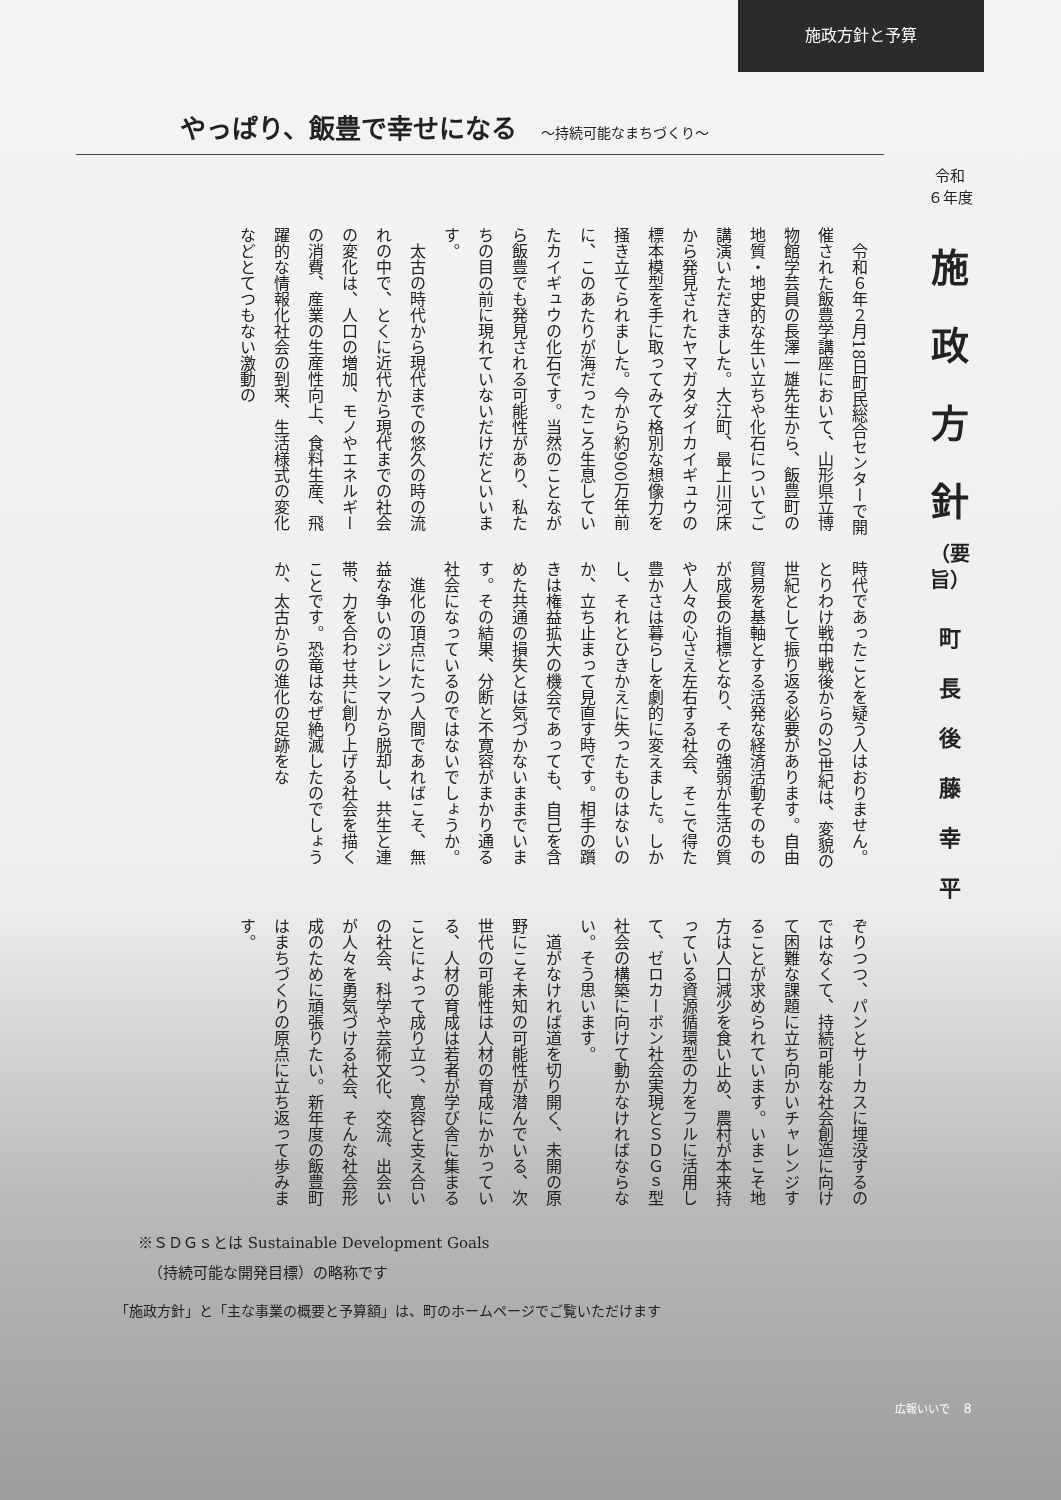施政方針と予算
やっぱり、飯豊で幸せになる ～持続可能なまちづくり～
令和
６年度
施
政
方
針
（要
旨）
町
長
後
藤
幸
平
令和６年２月18日町民総合センターで開催された飯豊学講座において、山形県立博物館学芸員の長澤一雄先生から、飯豊町の地質・地史的な生い立ちや化石についてご講演いただきました。大江町、最上川河床から発見されたヤマガタダイカイギュウの標本模型を手に取ってみて格別な想像力を掻き立てられました。今から約900万年前に、このあたりが海だったころ生息していたカイギュウの化石です。当然のことながら飯豊でも発見される可能性があり、私たちの目の前に現れていないだけだといいます。
太古の時代から現代までの悠久の時の流れの中で、とくに近代から現代までの社会の変化は、人口の増加、モノやエネルギーの消費、産業の生産性向上、食料生産、飛躍的な情報化社会の到来、生活様式の変化などとてつもない激動の
時代であったことを疑う人はおりません。とりわけ戦中戦後からの20世紀は、変貌の世紀として振り返る必要があります。自由貿易を基軸とする活発な経済活動そのものが成長の指標となり、その強弱が生活の質や人々の心さえ左右する社会、そこで得た豊かさは暮らしを劇的に変えました。しかし、それとひきかえに失ったものはないのか、立ち止まって見直す時です。相手の躓きは権益拡大の機会であっても、自己を含めた共通の損失とは気づかないままでいます。その結果、分断と不寛容がまかり通る社会になっているのではないでしょうか。
進化の頂点にたつ人間であればこそ、無益な争いのジレンマから脱却し、共生と連帯、力を合わせ共に創り上げる社会を描くことです。恐竜はなぜ絶滅したのでしょうか、太古からの進化の足跡をな
ぞりつつ、パンとサーカスに埋没するのではなくて、持続可能な社会創造に向けて困難な課題に立ち向かいチャレンジすることが求められています。いまこそ地方は人口減少を食い止め、農村が本来持っている資源循環型の力をフルに活用して、ゼロカーボン社会実現とＳＤＧｓ型社会の構築に向けて動かなければならない。そう思います。
道がなければ道を切り開く、未開の原野にこそ未知の可能性が潜んでいる、次世代の可能性は人材の育成にかかっている、人材の育成は若者が学び舎に集まることによって成り立つ、寛容と支え合いの社会、科学や芸術文化、交流、出会いが人々を勇気づける社会、そんな社会形成のために頑張りたい。新年度の飯豊町はまちづくりの原点に立ち返って歩みます。
※ＳＤＧｓとは Sustainable Development Goals
（持続可能な開発目標）の略称です
「施政方針」と「主な事業の概要と予算額」は、町のホームページでご覧いただけます
広報いいで 8